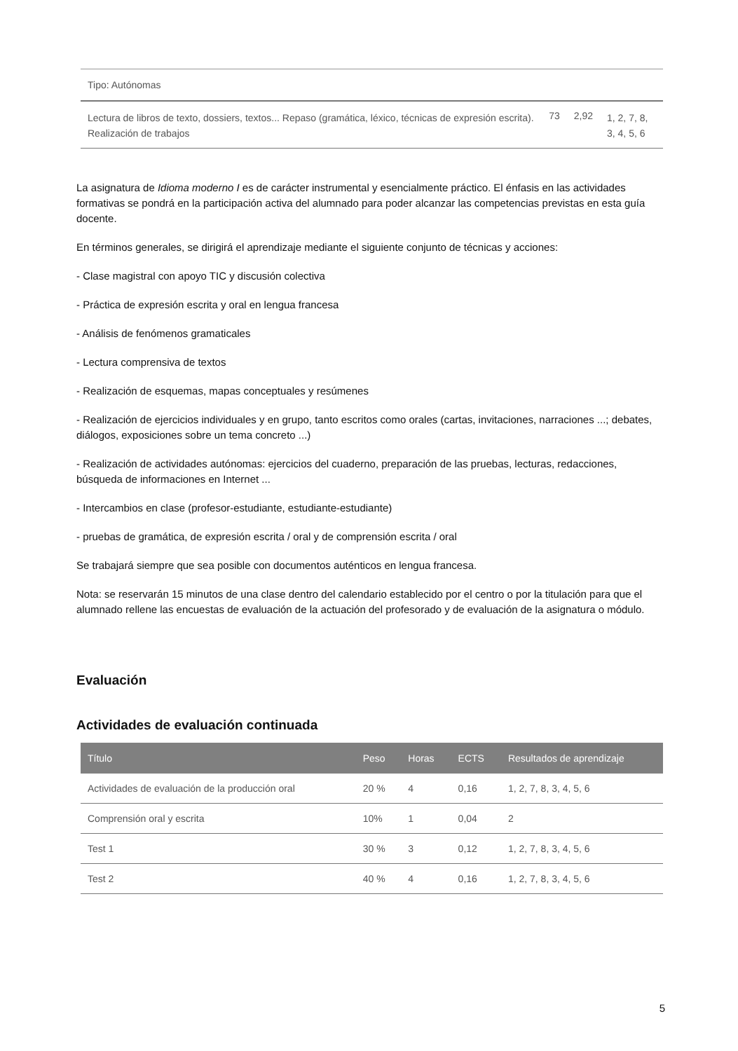| Tipo: Autónomas | | | |
| Lectura de libros de texto, dossiers, textos... Repaso (gramática, léxico, técnicas de expresión escrita). Realización de trabajos | 73 | 2,92 | 1, 2, 7, 8, 3, 4, 5, 6 |
La asignatura de Idioma moderno I es de carácter instrumental y esencialmente práctico. El énfasis en las actividades formativas se pondrá en la participación activa del alumnado para poder alcanzar las competencias previstas en esta guía docente.
En términos generales, se dirigirá el aprendizaje mediante el siguiente conjunto de técnicas y acciones:
- Clase magistral con apoyo TIC y discusión colectiva
- Práctica de expresión escrita y oral en lengua francesa
- Análisis de fenómenos gramaticales
- Lectura comprensiva de textos
- Realización de esquemas, mapas conceptuales y resúmenes
- Realización de ejercicios individuales y en grupo, tanto escritos como orales (cartas, invitaciones, narraciones ...; debates, diálogos, exposiciones sobre un tema concreto ...)
- Realización de actividades autónomas: ejercicios del cuaderno, preparación de las pruebas, lecturas, redacciones, búsqueda de informaciones en Internet ...
- Intercambios en clase (profesor-estudiante, estudiante-estudiante)
- pruebas de gramática, de expresión escrita / oral y de comprensión escrita / oral
Se trabajará siempre que sea posible con documentos auténticos en lengua francesa.
Nota: se reservarán 15 minutos de una clase dentro del calendario establecido por el centro o por la titulación para que el alumnado rellene las encuestas de evaluación de la actuación del profesorado y de evaluación de la asignatura o módulo.
Evaluación
Actividades de evaluación continuada
| Título | Peso | Horas | ECTS | Resultados de aprendizaje |
| --- | --- | --- | --- | --- |
| Actividades de evaluación de la producción oral | 20 % | 4 | 0,16 | 1, 2, 7, 8, 3, 4, 5, 6 |
| Comprensión oral y escrita | 10% | 1 | 0,04 | 2 |
| Test 1 | 30 % | 3 | 0,12 | 1, 2, 7, 8, 3, 4, 5, 6 |
| Test 2 | 40 % | 4 | 0,16 | 1, 2, 7, 8, 3, 4, 5, 6 |
5